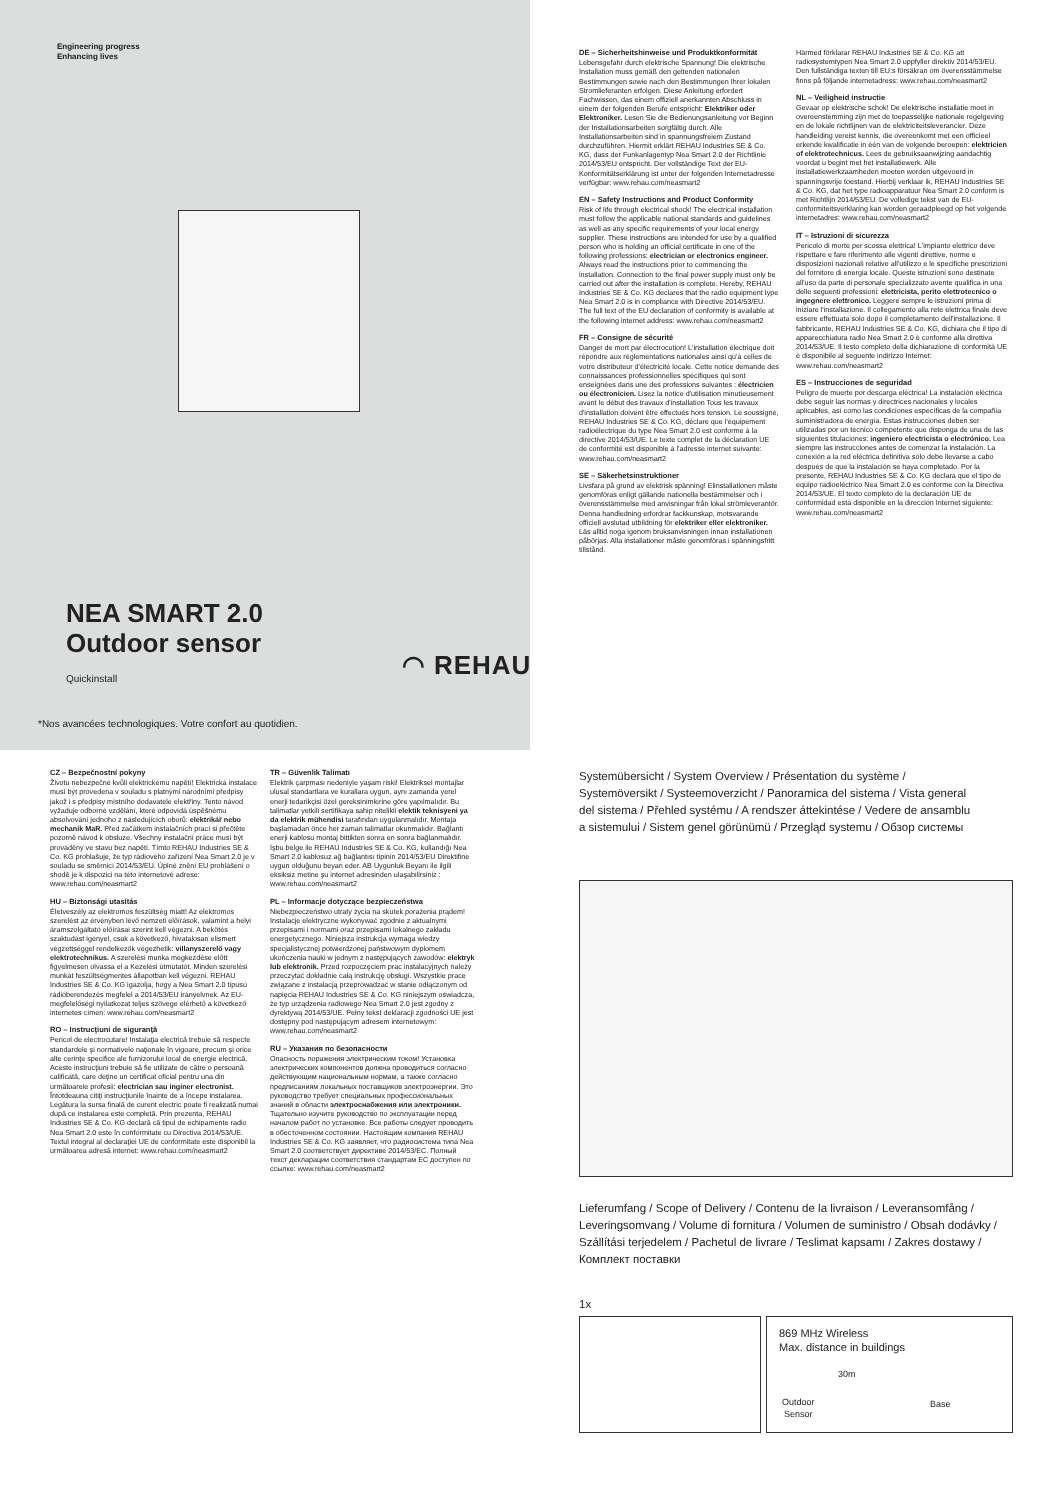Engineering progress
Enhancing lives
NEA SMART 2.0
Outdoor sensor
Quickinstall ◠ REHAU
*Nos avancées technologiques. Votre confort au quotidien.
DE – Sicherheitshinweise und Produktkonformität
Lebensgefahr durch elektrische Spannung! Die elektrische Installation muss gemäß den geltenden nationalen Bestimmungen sowie nach den Bestimmungen Ihrer lokalen Stromlieferanten erfolgen. Diese Anleitung erfordert Fachwissen, das einem offiziell anerkannten Abschluss in einem der folgenden Berufe entspricht: Elektriker oder Elektroniker. Lesen Sie die Bedienungsanleitung vor Beginn der Installationsarbeiten sorgfältig durch. Alle Installationsarbeiten sind in spannungsfreiem Zustand durchzuführen. Hiermit erklärt REHAU Industries SE & Co. KG, dass der Funkanlagentyp Nea Smart 2.0 der Richtlinie 2014/53/EU entspricht. Der vollständige Text der EU-Konformitätserklärung ist unter der folgenden Internetadresse verfügbar: www.rehau.com/neasmart2
EN – Safety Instructions and Product Conformity
Risk of life through electrical shock! The electrical installation must follow the applicable national standards and guidelines as well as any specific requirements of your local energy supplier. These instructions are intended for use by a qualified person who is holding an official certificate in one of the following professions: electrician or electronics engineer. Always read the instructions prior to commencing the installation. Connection to the final power supply must only be carried out after the installation is complete. Hereby, REHAU Industries SE & Co. KG declares that the radio equipment type Nea Smart 2.0 is in compliance with Directive 2014/53/EU. The full text of the EU declaration of conformity is available at the following internet address: www.rehau.com/neasmart2
FR – Consigne de sécurité
Danger de mort par électrocution! L'installation électrique doit répondre aux réglementations nationales ainsi qu'à celles de votre distributeur d'électricité locale. Cette notice demande des connaissances professionnelles spécifiques qui sont enseignées dans une des professions suivantes : électricien ou électronicien. Lisez la notice d'utilisation minutieusement avant le début des travaux d'installation Tous les travaux d'installation doivent être effectués hors tension. Le soussigné, REHAU Industries SE & Co. KG, déclare que l'équipement radioélectrique du type Nea Smart 2.0 est conforme à la directive 2014/53/UE. Le texte complet de la déclaration UE de conformité est disponible à l'adresse internet suivante: www.rehau.com/neasmart2
SE – Säkerhetsinstruktioner
Livsfara på grund av elektrisk spänning! Elinstallationen måste genomföras enligt gällande nationella bestämmelser och i överensstämmelse med anvisningar från lokal strömleverantör. Denna handledning erfordrar fackkunskap, motsvarande officiell avslutad utbildning för elektriker eller elektroniker. Läs alltid noga igenom bruksanvisningen innan installationen påbörjas. Alla installationer måste genomföras i spänningsfritt tillstånd.
Härmed förklarar REHAU Industries SE & Co. KG att radiosystemtypen Nea Smart 2.0 uppfyller direktiv 2014/53/EU. Den fullständiga texten till EU:s försäkran om överensstämmelse finns på följande internetadress: www.rehau.com/neasmart2
NL – Veiligheid instructie
Gevaar op elektrische schok! De elektrische installatie moet in overeenstemming zijn met de toepasselijke nationale regelgeving en de lokale richtlijnen van de elektriciteitsleverancier. Deze handleiding vereist kennis, die overeenkomt met een officieel erkende kwalificatie in één van de volgende beroepen: elektricien of elektrotechnicus. Lees de gebruiksaanwijzing aandachtig voordat u begint met het installatiewerk. Alle installatiewerkzaamheden moeten worden uitgevoerd in spanningsvrije toestand. Hierbij verklaar ik, REHAU Industries SE & Co. KG, dat het type radioapparatuur Nea Smart 2.0 conform is met Richtlijn 2014/53/EU. De volledige tekst van de EU-conformiteitsverklaring kan worden geraadpleegd op het volgende internetadres: www.rehau.com/neasmart2
IT – Istruzioni di sicurezza
Pericolo di morte per scossa elettrica! L'impianto elettrico deve rispettare e fare riferimento alle vigenti direttive, norme e disposizioni nazionali relative all'utilizzo e le specifiche prescrizioni del fornitore di energia locale. Queste istruzioni sono destinate all'uso da parte di personale specializzato avente qualifica in una delle seguenti professioni: elettricista, perito elettrotecnico o ingegnere elettronico. Leggere sempre le istruzioni prima di iniziare l'installazione. Il collegamento alla rete elettrica finale deve essere effettuata solo dopo il completamento dell'installazione. Il fabbricante, REHAU Industries SE & Co. KG, dichiara che il tipo di apparecchiatura radio Nea Smart 2.0 è conforme alla direttiva 2014/53/UE. Il testo completo della dichiarazione di conformità UE è disponibile al seguente indirizzo Internet: www.rehau.com/neasmart2
ES – Instrucciones de seguridad
Peligro de muerte por descarga eléctrica! La instalación eléctrica debe seguir las normas y directrices nacionales y locales aplicables, así como las condiciones específicas de la compañía suministradora de energía. Estas instrucciones deben ser utilizadas por un técnico competente que disponga de una de las siguientes titulaciones: ingeniero electricista o electrónico. Lea siempre las instrucciones antes de comenzar la instalación. La conexión a la red eléctrica definitiva sólo debe llevarse a cabo después de que la instalación se haya completado. Por la presente, REHAU Industries SE & Co. KG declara que el tipo de equipo radioeléctrico Nea Smart 2.0 es conforme con la Directiva 2014/53/UE. El texto completo de la declaración UE de conformidad está disponible en la dirección Internet siguiente: www.rehau.com/neasmart2
CZ – Bezpečnostní pokyny
Životu nebezpečné kvůli elektrickému napětí! Elektrická instalace musí být provedena v souladu s platnými národními předpisy jakož i s předpisy místního dodavatele elektřiny. Tento návod vyžaduje odborné vzdělání, které odpovídá úspěšnému absolvování jednoho z následujících oborů: elektrikář nebo mechanik MaR. Před začátkem instalačních prací si přečtěte pozorně návod k obsluze. Všechny instalační práce musí být prováděny ve stavu bez napětí. Tímto REHAU Industries SE & Co. KG prohlašuje, že typ rádiového zařízení Nea Smart 2.0 je v souladu se směrnicí 2014/53/EU. Úplné znění EU prohlášení o shodě je k dispozici na této internetové adrese: www.rehau.com/neasmart2
HU – Biztonsági utasítás
Életveszély az elektromos feszültség miatt! Az elektromos szerelést az érvényben lévő nemzeti előírások, valamint a helyi áramszolgáltató előírásai szerint kell végezni. A bekötés szaktudást igényel, csak a következő, hivatalosan elismert végzettséggel rendelkezők végezhetik: villanyszerelő vagy elektrotechnikus. A szerelési munka megkezdése előtt figyelmesen olvassa el a Kezelési útmutatót. Minden szerelési munkát feszültségmentes állapotban kell végezni. REHAU Industries SE & Co. KG igazolja, hogy a Nea Smart 2.0 típusú rádióberendezés megfelel a 2014/53/EU irányelvnek. Az EU-megfelelőségi nyilatkozat teljes szövege elérhető a következő internetes címen: www.rehau.com/neasmart2
RO – Instrucţiuni de siguranţă
Pericol de electrocutare! Instalaţia electrică trebuie să respecte standardele şi normativele naţionale în vigoare, precum şi orice alte cerinţe specifice ale furnizorului local de energie electrică. Aceste instrucţiuni trebuie să fie utilizate de către o persoană calificată, care deţine un certificat oficial pentru una din următoarele profesii: electrician sau inginer electronist. Întotdeauna citiţi instrucţiunile înainte de a începe instalarea. Legătura la sursa finală de curent electric poate fi realizată numai după ce instalarea este completă. Prin prezenta, REHAU Industries SE & Co. KG declară că tipul de echipamente radio Nea Smart 2.0 este în conformitate cu Directiva 2014/53/UE. Textul integral al declaraţiei UE de conformitate este disponibil la următoarea adresă internet: www.rehau.com/neasmart2
TR – Güvenlik Talimatı
Elektrik çarpması nedeniyle yaşam riski! Elektriksel montajlar ulusal standartlara ve kurallara uygun, aynı zamanda yerel enerji tedarikçisi özel gereksinimlerine göre yapılmalıdır. Bu talimatlar yetkili sertifikaya sahip nitelikli elektik teknisyeni ya da elektrik mühendisi tarafından uygulanmalıdır. Montaja başlamadan önce her zaman talimatlar okunmalıdır. Bağlantı enerji kablosu montaj bittikten sonra en sonra bağlanmalıdır. İşbu belge ile REHAU Industries SE & Co. KG, kullandığı Nea Smart 2.0 kablosuz ağ bağlantısı tipinin 2014/53/EU Direktifine uygun olduğunu beyan eder. AB Uygunluk Beyanı ile ilgili eksiksiz metine şu internet adresinden ulaşabilirsiniz : www.rehau.com/neasmart2
PL – Informacje dotyczące bezpieczeństwa
Niebezpieczeństwo utraty życia na skutek porażenia prądem! Instalacje elektryczne wykonywać zgodnie z aktualnymi przepisami i normami oraz przepisami lokalnego zakładu energetycznego. Niniejsza instrukcja wymaga wiedzy specjalistycznej potwierdzonej państwowym dyplomem ukończenia nauki w jednym z następujących zawodów: elektryk lub elektronik. Przed rozpoczęciem prac instalacyjnych należy przeczytać dokładnie całą instrukcję obsługi. Wszystkie prace związane z instalacją przeprowadzać w stanie odłączonym od napięcia REHAU Industries SE & Co. KG niniejszym oświadcza, że typ urządzenia radiowego Nea Smart 2.0 jest zgodny z dyrektywą 2014/53/UE. Pełny tekst deklaracji zgodności UE jest dostępny pod następującym adresem internetowym: www.rehau.com/neasmart2
RU – Указания по безопасности
Опасность поражения электрическим током! Установка электрических компонентов должна проводиться согласно действующим национальным нормам, а также согласно предписаниям локальных поставщиков электроэнергии. Это руководство требует специальных профессиональных знаний в области электроснабжения или электроники. Тщательно изучите руководство по эксплуатации перед началом работ по установке. Все работы следует проводить в обесточенном состоянии. Настоящим компания REHAU Industries SE & Co. KG заявляет, что радиосистема типа Nea Smart 2.0 соответствует директиве 2014/53/ЕС. Полный текст декларации соответствия стандартам ЕС доступен по ссылке: www.rehau.com/neasmart2
Systemübersicht / System Overview / Présentation du système / Systemöversikt / Systeemoverzicht / Panoramica del sistema / Vista general del sistema / Přehled systému / A rendszer áttekintése / Vedere de ansamblu a sistemului / Sistem genel görünümü / Przegląd systemu / Обзор системы
Lieferumfang / Scope of Delivery / Contenu de la livraison / Leveransomfång / Leveringsomvang / Volume di fornitura / Volumen de suministro / Obsah dodávky / Szállítási terjedelem / Pachetul de livrare / Teslimat kapsamı / Zakres dostawy / Комплект поставки
1x
869 MHz Wireless
Max. distance in buildings
30m
Outdoor
Sensor
Base